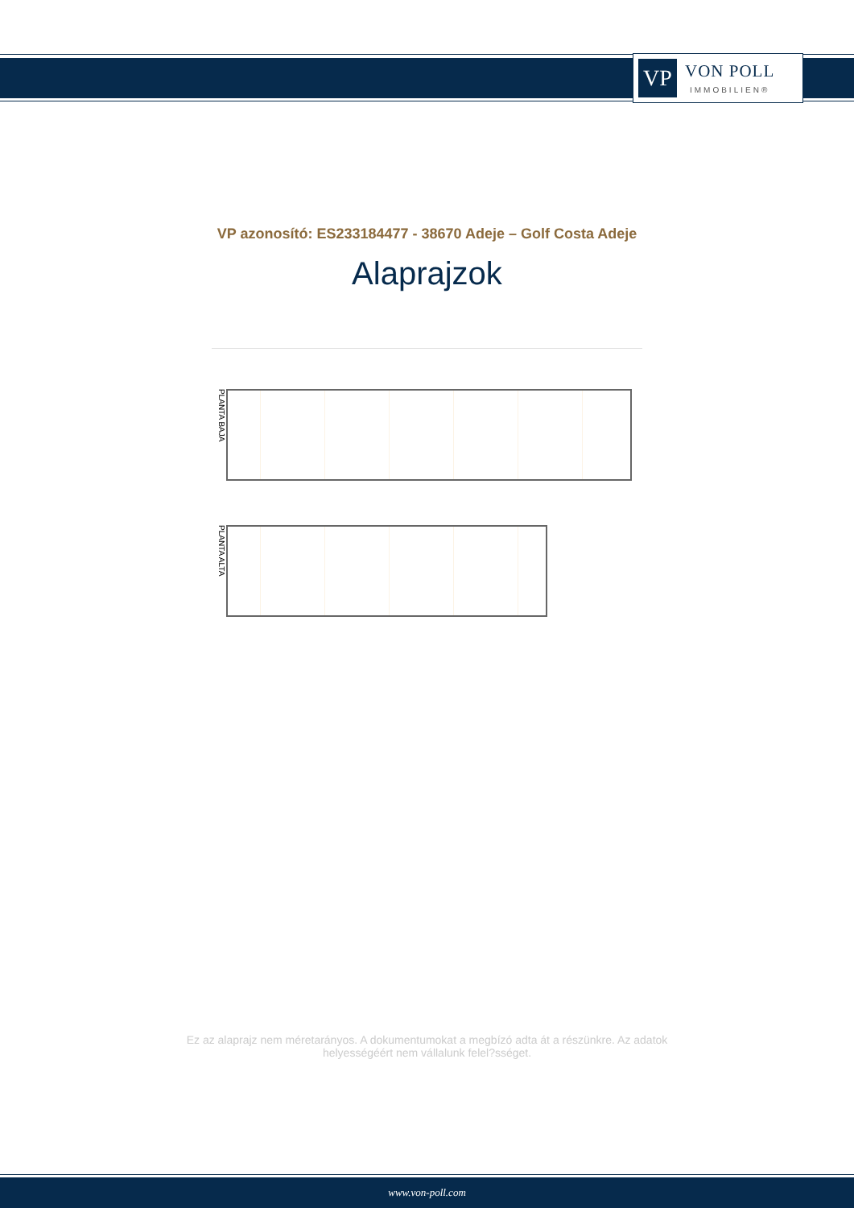VP
VON POLL
IMMOBILIEN®
VP azonosító: ES233184477 - 38670 Adeje – Golf Costa Adeje
Alaprajzok
PLANTA BAJA
PLANTA ALTA
Ez az alaprajz nem méretarányos. A dokumentumokat a megbízó adta át a részünkre. Az adatok helyességéért nem vállalunk felel?sséget.
www.von-poll.com